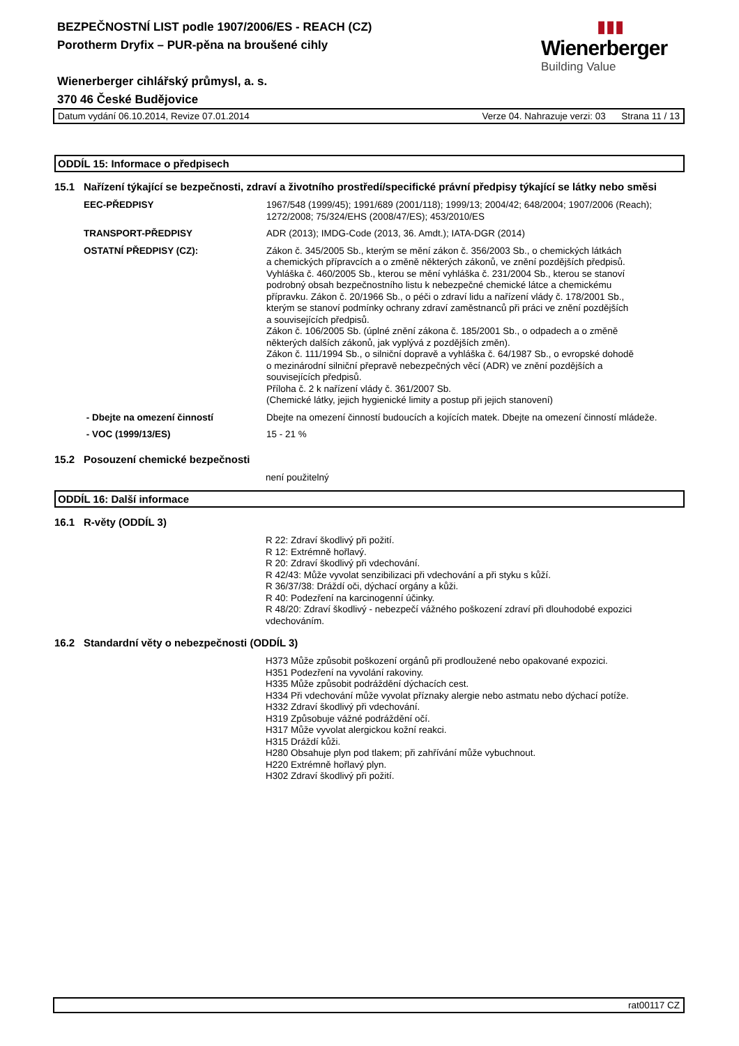BEZPEČNOSTNÍ LIST podle 1907/2006/ES - REACH (CZ)
Porotherm Dryfix – PUR-pěna na broušené cihly
Wienerberger cihlářský průmysl, a. s.
370 46 České Budějovice
▮▮▮
Wienerberger
Building Value
Datum vydání 06.10.2014, Revize 07.01.2014 Verze 04. Nahrazuje verzi: 03 Strana 11 / 13
ODDÍL 15: Informace o předpisech
15.1 Nařízení týkající se bezpečnosti, zdraví a životního prostředí/specifické právní předpisy týkající se látky nebo směsi
EEC-PŘEDPISY 1967/548 (1999/45); 1991/689 (2001/118); 1999/13; 2004/42; 648/2004; 1907/2006 (Reach); 1272/2008; 75/324/EHS (2008/47/ES); 453/2010/ES
TRANSPORT-PŘEDPISY ADR (2013); IMDG-Code (2013, 36. Amdt.); IATA-DGR (2014)
OSTATNÍ PŘEDPISY (CZ): Zákon č. 345/2005 Sb., kterým se mění zákon č. 356/2003 Sb., o chemických látkách
a chemických přípravcích a o změně některých zákonů, ve znění pozdějších předpisů.
Vyhláška č. 460/2005 Sb., kterou se mění vyhláška č. 231/2004 Sb., kterou se stanoví
podrobný obsah bezpečnostního listu k nebezpečné chemické látce a chemickému
přípravku. Zákon č. 20/1966 Sb., o péči o zdraví lidu a nařízení vlády č. 178/2001 Sb.,
kterým se stanoví podmínky ochrany zdraví zaměstnanců při práci ve znění pozdějších
a souvisejících předpisů.
Zákon č. 106/2005 Sb. (úplné znění zákona č. 185/2001 Sb., o odpadech a o změně
některých dalších zákonů, jak vyplývá z pozdějších změn).
Zákon č. 111/1994 Sb., o silniční dopravě a vyhláška č. 64/1987 Sb., o evropské dohodě
o mezinárodní silniční přepravě nebezpečných věcí (ADR) ve znění pozdějších a
souvisejících předpisů.
Příloha č. 2 k nařízení vlády č. 361/2007 Sb.
(Chemické látky, jejich hygienické limity a postup při jejich stanovení)
- Dbejte na omezení činností Dbejte na omezení činností budoucích a kojících matek. Dbejte na omezení činností mládeže.
- VOC (1999/13/ES) 15 - 21 %
15.2 Posouzení chemické bezpečnosti
není použitelný
ODDÍL 16: Další informace
16.1 R-věty (ODDÍL 3)
R 22: Zdraví škodlivý při požití.
R 12: Extrémně hořlavý.
R 20: Zdraví škodlivý při vdechování.
R 42/43: Může vyvolat senzibilizaci při vdechování a při styku s kůží.
R 36/37/38: Dráždí oči, dýchací orgány a kůži.
R 40: Podezření na karcinogenní účinky.
R 48/20: Zdraví škodlivý - nebezpečí vážného poškození zdraví při dlouhodobé expozici vdechováním.
16.2 Standardní věty o nebezpečnosti (ODDÍL 3)
H373 Může způsobit poškození orgánů při prodloužené nebo opakované expozici.
H351 Podezření na vyvolání rakoviny.
H335 Může způsobit podráždění dýchacích cest.
H334 Při vdechování může vyvolat příznaky alergie nebo astmatu nebo dýchací potíže.
H332 Zdraví škodlivý při vdechování.
H319 Způsobuje vážné podráždění očí.
H317 Může vyvolat alergickou kožní reakci.
H315 Dráždí kůži.
H280 Obsahuje plyn pod tlakem; při zahřívání může vybuchnout.
H220 Extrémně hořlavý plyn.
H302 Zdraví škodlivý při požití.
rat00117 CZ